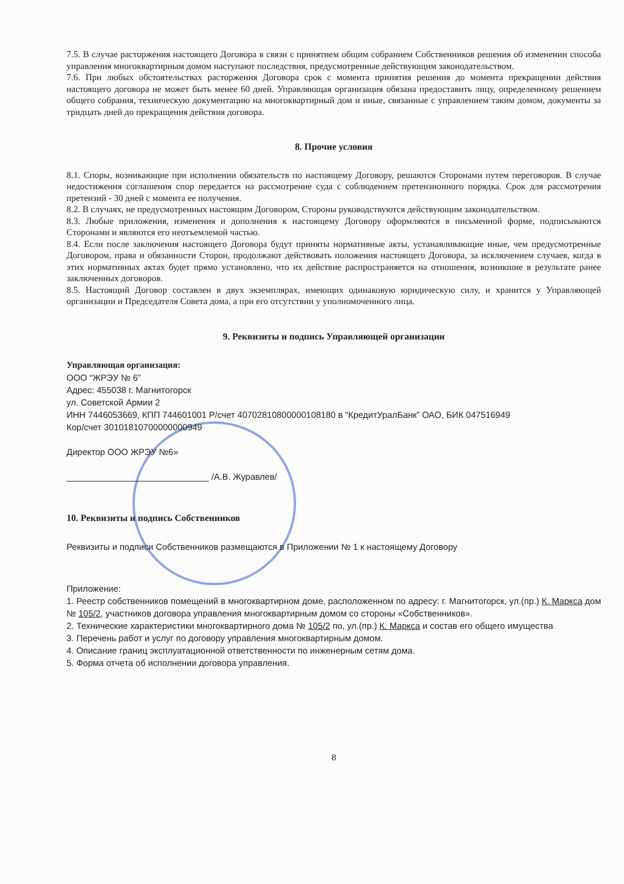7.5. В случае расторжения настоящего Договора в связи с принятием общим собранием Собственников решения об изменении способа управления многоквартирным домом наступают последствия, предусмотренные действующим законодательством.
7.6. При любых обстоятельствах расторжения Договора срок с момента принятия решения до момента прекращении действия настоящего договора не может быть менее 60 дней. Управляющая организация обязана предоставить лицу, определенному решением общего собрания, техническую документацию на многоквартирный дом и иные, связанные с управлением таким домом, документы за тридцать дней до прекращения действия договора.
8. Прочие условия
8.1. Споры, возникающие при исполнении обязательств по настоящему Договору, решаются Сторонами путем переговоров. В случае недостижения соглашения спор передается на рассмотрение суда с соблюдением претензионного порядка. Срок для рассмотрения претензий - 30 дней с момента ее получения.
8.2. В случаях, не предусмотренных настоящим Договором, Стороны руководствуются действующим законодательством.
8.3. Любые приложения, изменения и дополнения к настоящему Договору оформляются в письменной форме, подписываются Сторонами и являются его неотъемлемой частью.
8.4. Если после заключения настоящего Договора будут приняты нормативные акты, устанавливающие иные, чем предусмотренные Договором, права и обязанности Сторон, продолжают действовать положения настоящего Договора, за исключением случаев, когда в этих нормативных актах будет прямо установлено, что их действие распространяется на отношения, возникшие в результате ранее заключенных договоров.
8.5. Настоящий Договор составлен в двух экземплярах, имеющих одинаковую юридическую силу, и хранится у Управляющей организации и Председателя Совета дома, а при его отсутствии у уполномоченного лица.
9. Реквизиты и подпись Управляющей организации
Управляющая организация:
ООО “ЖРЭУ № 6”
Адрес: 455038 г. Магнитогорск
ул. Советской Армии 2
ИНН 7446053669, КПП 744601001 Р/счет 40702810800000108180 в “КредитУралБанк” ОАО, БИК 047516949
Кор/счет 30101810700000000949
Директор ООО ЖРЭУ №6»
_____________________________ /А.В. Журавлев/
10. Реквизиты и подпись Собственников
Реквизиты и подписи Собственников размещаются в Приложении № 1 к настоящему Договору
Приложение:
1. Реестр собственников помещений в многоквартирном доме, расположенном по адресу: г. Магнитогорск, ул.(пр.) К. Маркса дом № 105/2, участников договора управления многоквартирным домом со стороны «Собственников».
2. Технические характеристики многоквартирного дома № 105/2 по, ул.(пр.) К. Маркса и состав его общего имущества
3. Перечень работ и услуг по договору управления многоквартирным домом.
4. Описание границ эксплуатационной ответственности по инженерным сетям дома.
5. Форма отчета об исполнении договора управления.
8